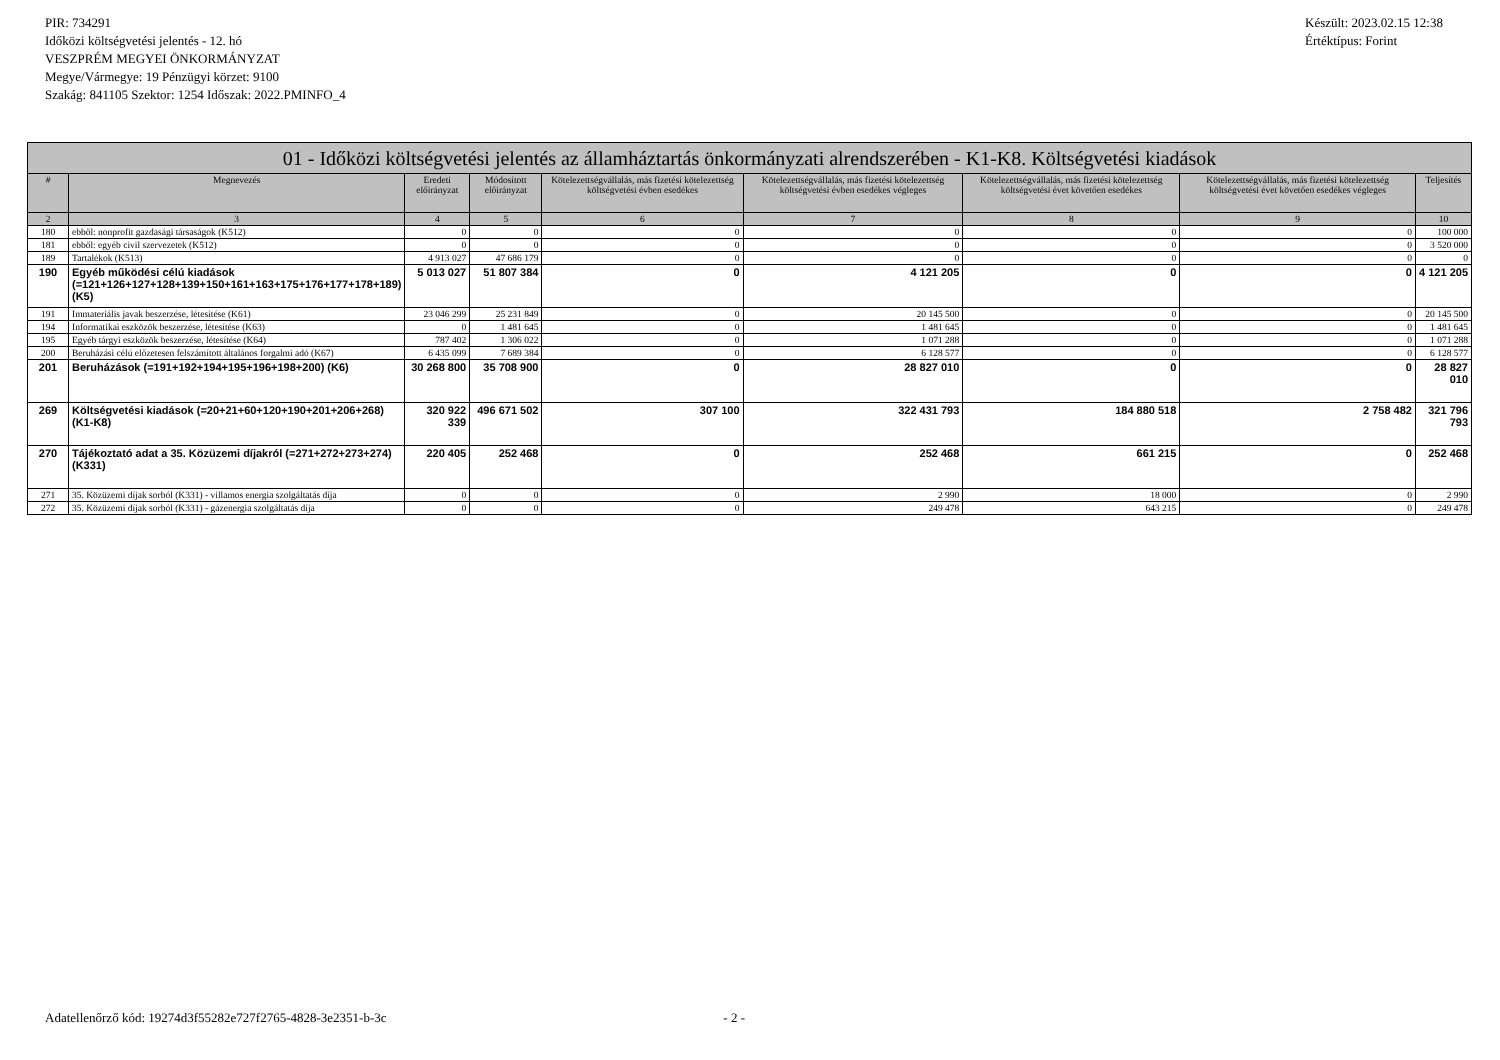PIR: 734291
Időközi költségvetési jelentés - 12. hó
VESZPRÉM MEGYEI ÖNKORMÁNYZAT
Megye/Vármegye: 19 Pénzügyi körzet: 9100
Szakág: 841105 Szektor: 1254 Időszak: 2022.PMINFO_4
Készült: 2023.02.15 12:38
Értéktípus: Forint
| 01 - Időközi költségvetési jelentés az államháztartás önkormányzati alrendszerében - K1-K8. Költségvetési kiadások | | | | | | | | |
| --- | --- | --- | --- | --- | --- | --- | --- | --- |
| # | Megnevezés | Eredeti előirányzat | Módosított előirányzat | Kötelezettségvállalás, más fizetési kötelezettség költségvetési évben esedékes | Kötelezettségvállalás, más fizetési kötelezettség költségvetési évben esedékes végleges | Kötelezettségvállalás, más fizetési kötelezettség költségvetési évet követően esedékes | Kötelezettségvállalás, más fizetési kötelezettség költségvetési évet követően esedékes végleges | Teljesítés |
| 2 | 3 | 4 | 5 | 6 | 7 | 8 | 9 | 10 |
| 180 | ebből: nonprofit gazdasági társaságok (K512) | 0 | 0 | 0 | 0 | 0 | 0 | 100 000 |
| 181 | ebből: egyéb civil szervezetek (K512) | 0 | 0 | 0 | 0 | 0 | 0 | 3 520 000 |
| 189 | Tartalékok (K513) | 4 913 027 | 47 686 179 | 0 | 0 | 0 | 0 | 0 |
| 190 | Egyéb működési célú kiadások (=121+126+127+128+139+150+161+163+175+176+177+178+189) (K5) | 5 013 027 | 51 807 384 | 0 | 4 121 205 | 0 | 0 | 4 121 205 |
| 191 | Immateriális javak beszerzése, létesítése (K61) | 23 046 299 | 25 231 849 | 0 | 20 145 500 | 0 | 0 | 20 145 500 |
| 194 | Informatikai eszközök beszerzése, létesítése (K63) | 0 | 1 481 645 | 0 | 1 481 645 | 0 | 0 | 1 481 645 |
| 195 | Egyéb tárgyi eszközök beszerzése, létesítése (K64) | 787 402 | 1 306 022 | 0 | 1 071 288 | 0 | 0 | 1 071 288 |
| 200 | Beruházási célú előzetesen felszámított általános forgalmi adó (K67) | 6 435 099 | 7 689 384 | 0 | 6 128 577 | 0 | 0 | 6 128 577 |
| 201 | Beruházások (=191+192+194+195+196+198+200) (K6) | 30 268 800 | 35 708 900 | 0 | 28 827 010 | 0 | 0 | 28 827 010 |
| 269 | Költségvetési kiadások (=20+21+60+120+190+201+206+268) (K1-K8) | 320 922 339 | 496 671 502 | 307 100 | 322 431 793 | 184 880 518 | 2 758 482 | 321 796 793 |
| 270 | Tájékoztató adat a 35. Közüzemi díjakról (=271+272+273+274) (K331) | 220 405 | 252 468 | 0 | 252 468 | 661 215 | 0 | 252 468 |
| 271 | 35. Közüzemi díjak sorból (K331) - villamos energia szolgáltatás díja | 0 | 0 | 0 | 2 990 | 18 000 | 0 | 2 990 |
| 272 | 35. Közüzemi díjak sorból (K331) - gázenergia szolgáltatás díja | 0 | 0 | 0 | 249 478 | 643 215 | 0 | 249 478 |
Adatellenőrző kód: 19274d3f55282e727f2765-4828-3e2351-b-3c - 2 -